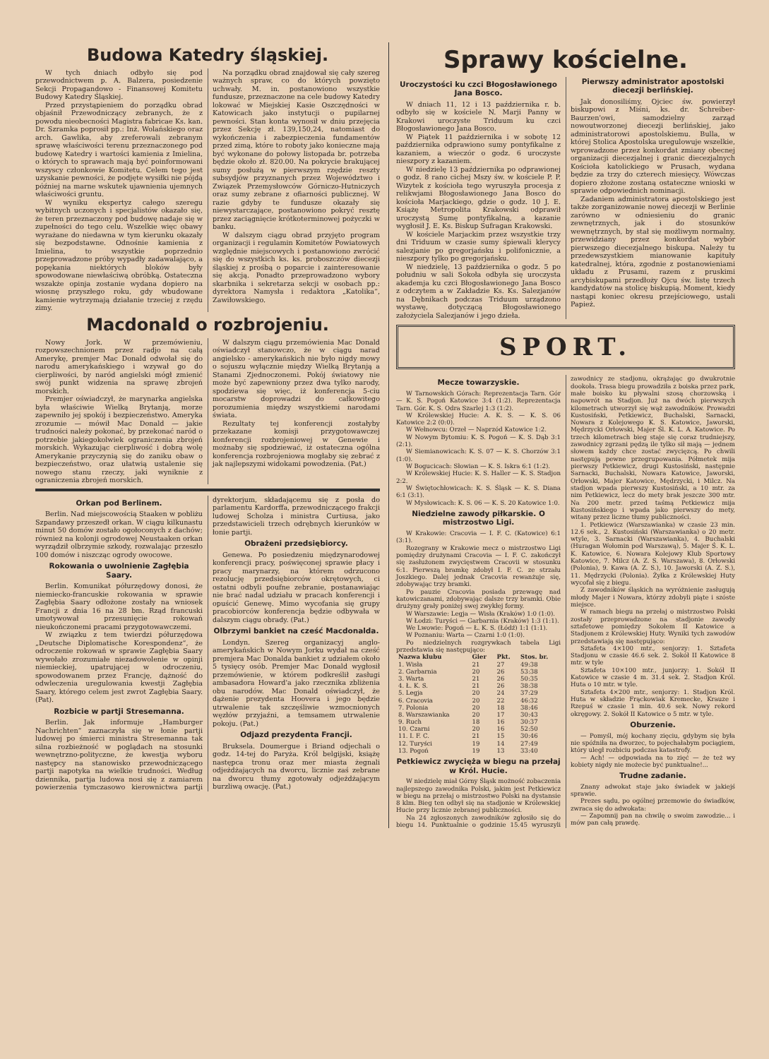Budowa Katedry śląskiej.
W tych dniach odbyło się pod przewodnictwem p. A. Balzera, posiedzenie Sekcji Propagandowo - Finansowej Komitetu Budowy Katedry Śląskiej.
Przed przystąpieniem do porządku obrad objaśnił Przewodniczący zebranych, że z powodu nieobecności Magistra fabricae Ks. kan. Dr. Szramka poprosił pp.: Inż. Wolańskiego oraz arch. Gawlika, aby zreferowali zebranym sprawę właściwości terenu przeznaczonego pod budowę Katedry i wartości kamienia z Imielina, o których to sprawach mają być poinformowani wszyscy członkowie Komitetu. Celem tego jest uzyskanie pewności, że podjęte wysiłki nie pójdą później na marne wskutek ujawnienia ujemnych właściwości gruntu.
W wyniku ekspertyz całego szeregu wybitnych uczonych i specjalistów okazało się, że teren przeznaczony pod budowę nadaje się w zupełności do tego celu. Wszelkie więc obawy wyrażane do niedawna w tym kierunku okazały się bezpodstawne. Odnośnie kamienia z Imielina, to wszystkie poprzednio przeprowadzone próby wypadły zadawalająco, a popękania niektórych bloków były spowodowane niewłaściwą obróbką. Ostateczna wszakże opinja zostanie wydana dopiero na wiosnę przyszłego roku, gdy wbudowane kamienie wytrzymają działanie trzeciej z rzędu zimy.
Na porządku obrad znajdował się cały szereg ważnych spraw, co do których powzięto uchwały. M. in. postanowiono wszystkie fundusze, przeznaczone na cele budowy Katedry lokować w Miejskiej Kasie Oszczędności w Katowicach jako instytucji o pupilarnej pewności. Stan konta wynosił w dniu przejęcia przez Sekcję zł. 139,150,24, natomiast do wykończenia i zabezpieczenia fundamentów przed zimą, które to roboty jako konieczne mają być wykonane do połowy listopada br. potrzeba będzie około zł. 820.00. Na pokrycie brakującej sumy posłużą w pierwszym rzędzie reszty subsydjów przyznanych przez Województwo i Związek Przemysłowców Górniczo-Hutniczych oraz sumy zebrane z ofiarności publicznej. W razie gdyby te fundusze okazały się niewystarczające, postanowiono pokryć resztę przez zaciągnięcie krótkoterminowej pożyczki w banku.
W dalszym ciągu obrad przyjęto program organizacji i regulamin Komitetów Powiatowych względnie miejscowych i postanowiono zwrócić się do wszystkich ks. ks. proboszczów diecezji śląskiej z prośbą o poparcie i zainteresowanie się akcją. Ponadto przeprowadzono wybory skarbnika i sekretarza sekcji w osobach pp.: dyrektora Namysła i redaktora „Katolika“, Zawiłowskiego.
Macdonald o rozbrojeniu.
Nowy Jork. W przemówieniu, rozpowszechnionem przez radjo na całą Amerykę, premjer Mac Donald odwołał się do narodu amerykańskiego i wzywał go do cierpliwości, by naród angielski mógł zmienić swój punkt widzenia na sprawę zbrojeń morskich.
Premjer oświadczył, że marynarka angielska była właściwie Wielką Brytanją, morze zapewniło jej spokój i bezpieczeństwo. Ameryka zrozumie — mówił Mac Donald — jakie trudności należy pokonać, by przekonać naród o potrzebie jakiegokolwiek ograniczenia zbrojeń morskich. Wykazując cierpliwość i dobrą wolę Amerykanie przyczynią się do zaniku obaw o bezpieczeństwo, oraz ułatwią ustalenie się nowego stanu rzeczy, jaki wyniknie z ograniczenia zbrojeń morskich.
W dalszym ciągu przemówienia Mac Donald oświadczył stanowczo, że w ciągu narad angielsko - amerykańskich nie było nigdy mowy o sojuszu wyłącznie między Wielką Brytanją a Stanami Zjednoczonemi. Pokój światowy nie może być zapewniony przez dwa tylko narody, spodziewa się więc, iż konferencja 5-ciu mocarstw doprowadzi do całkowitego porozumienia między wszystkiemi narodami świata.
Rezultaty tej konferencji zostałyby przekazane komisji przygotowawczej konferencji rozbrojeniowej w Genewie i możnaby się spodziewać, iż ostateczna ogólna konferencja rozbrojeniowa mogłaby się zebrać z jak najlepszymi widokami powodzenia. (Pat.)
Orkan pod Berlinem.
Berlin. Nad miejscowością Staaken w pobliżu Szpandawy przeszedł orkan. W ciągu kilkunastu minut 50 domów zostało ogołoconych z dachów; również na kolonji ogrodowej Neustaaken orkan wyrządził olbrzymie szkody, rozwalając przeszło 100 domów i niszcząc ogrody owocowe.
Rokowania o uwolnienie Zagłębia Saary.
Berlin. Komunikat półurzędowy donosi, że niemiecko-francuskie rokowania w sprawie Zagłębia Saary odłożone zostały na wniosek Francji z dnia 16 na 28 bm. Rząd francuski umotywował przesunięcie rokowań nieukończonemi pracami przygotowawczemi.
W związku z tem twierdzi półurzędowa „Deutsche Diplomatische Korespondenz“, że odroczenie rokowań w sprawie Zagłębia Saary wywołało zrozumiałe niezadowolenie w opinji niemieckiej, upatrującej w odroczeniu, spowodowanem przez Francję, dążność do odwleczenia uregulowania kwestji Zagłębia Saary, którego celem jest zwrot Zagłębia Saary. (Pat).
Rozbicie w partji Stresemanna.
Berlin. Jak informuje „Hamburger Nachrichten“ zaznaczyła się w łonie partji ludowej po śmierci ministra Stresemanna tak silna rozbieżność w poglądach na stosunki wewnętrzno-polityczne, że kwestja wyboru następcy na stanowisko przewodniczącego partji napotyka na wielkie trudności. Według dziennika, partja ludowa nosi się z zamiarem powierzenia tymczasowo kierownictwa partji dyrektorjum, składającemu się z posła do parlamentu Kardorffa, przewodniczącego frakcji ludowej Scholza i ministra Curtiusa, jako przedstawicieli trzech odrębnych kierunków w łonie partji.
Obrażeni przedsiębiorcy.
Genewa. Po posiedzeniu międzynarodowej konferencji pracy, poświęconej sprawie płacy i pracy marynarzy, na którem odrzucono rezolucję przedsiębiorców okrętowych, ci ostatni odbyli poufne zebranie, postanawiając nie brać nadal udziału w pracach konferencji i opuścić Genewę. Mimo wycofania się grupy pracobiorców konferencja będzie odbywała w dalszym ciągu obrady. (Pat.)
Olbrzymi bankiet na cześć Macdonalda.
Londyn. Szereg organizacyj anglo-amerykańskich w Nowym Jorku wydał na cześć premjera Mac Donalda bankiet z udziałem około 5 tysięcy osób. Premjer Mac Donald wygłosił przemówienie, w którem podkreślił zasługi ambasadora Howard'a jako rzecznika zbliżenia obu narodów. Mac Donald oświadczył, że dążenie prezydenta Hoovera i jego będzie utrwalenie tak szczęśliwie wzmocnionych węzłów przyjaźni, a temsamem utrwalenie pokoju. (Pat.)
Odjazd prezydenta Francji.
Bruksela. Doumergue i Briand odjechali o godz. 14-tej do Paryża. Król belgijski, książę następca tronu oraz mer miasta żegnali odjeżdżających na dworcu, licznie zaś zebrane na dworcu tłumy zgotowały odjeżdżającym burzliwą owację. (Pat.)
Sprawy kościelne.
Uroczystości ku czci Błogosławionego Jana Bosco.
W dniach 11, 12 i 13 października r. b. odbyło się w kościele N. Marji Panny w Krakowi uroczyste Triduum ku czci Błogosławionego Jana Bosco.
W Piątek 11 października i w sobotę 12 października odprawiono sumy pontyfikalne z kazaniem, a wieczór o godz. 6 uroczyste nieszpory z kazaniem.
W niedzielę 13 października po odprawionej o godz. 8 rano cichej Mszy św. w kościele P. P. Wizytek z kościoła tego wyruszyła procesja z relikwjami Błogosławionego Jana Bosco do kościoła Marjackiego, gdzie o godz. 10 J. E. Książę Metropolita Krakowski odprawił uroczystą Sumę pontyfikalną, a kazanie wygłosił J. E. Ks. Biskup Sufragan Krakowski.
W kościele Marjackim przez wszystkie trzy dni Triduum w czasie sumy śpiewali klerycy salezjanie po gregorjańsku i polifonicznie, a nieszpory tylko po gregorjańsku.
W niedzielę, 13 października o godz. 5 po południu w sali Sokoła odbyła się uroczysta akademja ku czci Błogosławionego Jana Bosco z odczytem a w Zakładzie Ks. Ks. Salezjanów na Dębnikach podczas Triduum urządzono wystawę, dotyczącą Błogosławionego założyciela Salezjanów i jego dzieła.
Pierwszy administrator apostolski diecezji berlińskiej.
Jak donosiliśmy, Ojciec św. powierzył biskupowi z Miśni, ks. dr. Schreiber-Baurzen'owi, samodzielny zarząd nowoutworzonej diecezji berlińskiej, jako administratorowi apostolskiemu. Bulla, w której Stolica Apostolska uregulowuje wszelkie, wprowadzone przez konkordat zmiany obecnej organizacji diecezjalnej i granic diecezjalnych Kościoła katolickiego w Prusach, wydana będzie za trzy do czterech miesięcy. Wówczas dopiero złożone zostaną ostateczne wnioski w sprawie odpowiednich nominacji.
Zadaniem administratora apostolskiego jest także zorganizowanie nowej diecezji w Berlinie zarówno w odniesieniu do granic zewnętrznych, jak i do stosunków wewnętrznych, by stał się możliwym normalny, przewidziany przez konkordat wybór pierwszego diecezjalnego biskupa. Należy tu przedewszystkiem mianowanie kapituły katedralnej, która, zgodnie z postanowieniami układu z Prusami, razem z pruskimi arcybiskupami przedłoży Ojcu św. listę trzech kandydatów na stolicę biskupią. Moment, kiedy nastąpi koniec okresu przejściowego, ustali Papież.
SPORT.
Mecze towarzyskie.
W Tarnowskich Górach: Reprezentacja Tarn. Gór — K. S. Pogoń Katowice 3:4 (1:2). Reprezentacja Tarn. Gór. K. S. Odra Szarlej 1:3 (1:2).
W Królewskiej Hucie: A. K. S. — K. S. 06 Katowice 2:2 (0:0).
W Wełnowcu: Orzeł — Naprzód Katowice 1:2.
W Nowym Bytomiu: K. S. Pogoń — K. S. Dąb 3:1 (2:1).
W Siemianowicach: K. S. 07 — K. S. Chorzów 3:1 (1:0).
W Bogucicach: Słowian — K. S. Iskra 6:1 (1:2).
W Królewskiej Hucie: K. S. Haller — K. S. Stadjon 2:2.
W Świętochłowicach: K. S. Śląsk — K. S. Diana 6:1 (3:1).
W Mysłowicach: K. S. 06 — K. S. 20 Katowice 1:0.
Niedzielne zawody piłkarskie. O mistrzostwo Ligi.
W Krakowie: Cracovia — I. F. C. (Katowice) 6:1 (3:1).
Rozegrany w Krakowie mecz o mistrzostwo Ligi pomiędzy drużynami Cracovia — I. F. C. zakończył się zasłużonem zwycięstwem Cracovii w stosunku 6:1. Pierwszą bramkę zdobył I. F. C. ze strzału Joszkiego. Dalej jednak Cracovia rewanżuje się, zdobywając trzy bramki.
Po pauzie Cracovia posiada przewagę nad katowiczanami, zdobywając dalsze trzy bramki. Obie drużyny grały poniżej swej zwykłej formy.
W Warszawie: Legja — Wisła (Kraków) 1:0 (1:0).
W Łodzi: Turyści — Garbarnia (Kraków) 1:3 (1:1).
We Lwowie: Pogoń — Ł. K. S. (Łódź) 1:1 (1:1).
W Poznaniu: Warta — Czarni 1:0 (1:0).
Po niedzielnych rozgrywkach tabela Ligi przedstawia się następująco:
| Nazwa klubu | Gier | Pkt. | Stos. br. |
| --- | --- | --- | --- |
| 1. Wisła | 21 | 27 | 49:38 |
| 2. Garbarnia | 20 | 26 | 53:38 |
| 3. Warta | 21 | 26 | 50:35 |
| 4. Ł. K. S. | 21 | 26 | 38:38 |
| 5. Legja | 20 | 24 | 37:29 |
| 6. Cracovia | 20 | 22 | 46:32 |
| 7. Polonia | 20 | 18 | 38:46 |
| 8. Warszawianka | 20 | 17 | 30:43 |
| 9. Ruch | 18 | 16 | 30:37 |
| 10. Czarni | 20 | 16 | 52:50 |
| 11. I. F. C. | 21 | 15 | 30:46 |
| 12. Turyści | 19 | 14 | 27:49 |
| 13. Pogoń | 19 | 13 | 33:40 |
Petkiewicz zwycięża w biegu na przełaj w Król. Hucie.
W niedzielę miał Górny Śląsk możność zobaczenia najlepszego zawodnika Polski, jakim jest Petkiewicz w biegu na przełaj o mistrzostwo Polski na dystansie 8 klm. Bieg ten odbył się na stadjonie w Królewskiej Hucie przy licznie zebranej publiczności.
Na 24 zgłoszonych zawodników zgłosiło się do biegu 14. Punktualnie o godzinie 15.45 wyruszyli zawodnicy ze stadjonu, okrążając go dwukrotnie dookoła. Trasa biegu prowadziła z boiska przez park, małe boisko ku pływalni szosą chorzowską i napowrót na Stadjon. Już na dwóch pierwszych kilometrach utworzył się wąż zawodników. Prowadzi Kustosiński, Petkiewicz, Buchalski, Sarnacki, Nowara z Kolejowego K. S. Katowice, Jaworski, Mędrzycki Orłowski, Majer Śl. K. L. A. Katowice. Po trzech kilometrach bieg staje się coraz trudniejszy, zawodnicy zgrzani pędzą ile tylko sił mają — jednem słowem każdy chce zostać zwycięzcą. Po chwili następują pewne przegrupowania. Półmetek mija pierwszy Petkiewicz, drugi Kustosiński, następnie Sarnacki, Buchalski, Nowara Katowice, Jaworski, Orłowski, Majer Katowice, Mędrzycki, i Milcz. Na stadjon wpada pierwszy Kustosiński, a 10 mtr. za nim Petkiewicz, lecz do mety brak jeszcze 300 mtr. Na 200 metr. przed taśmą Petkiewicz mija Kustosińskiego i wpada jako pierwszy do mety, witany przez liczne tłumy publiczności.
1. Petkiewicz (Warszawianka) w czasie 23 min. 12.6 sek., 2. Kustosiński (Warszawianka) o 20 metr. wtyle, 3. Sarnacki (Warszawianka), 4. Buchalski (Huragan Wołomin pod Warszawą), 5. Majer Ś. K. L. K. Katowice, 6. Nowara Kolejowy Klub Sportowy Katowice, 7. Milcz (A. Z. S. Warszawa), 8. Orłowski (Polonia), 9. Kawa (A. Z. S.), 10. Jaworski (A. Z. S.), 11. Mędrzycki (Polonia). Żyłka z Królewskiej Huty wycofał się z biegu.
Z zawodników śląskich na wyróżnienie zasługują młody Majer i Nowara, którzy zdobyli piąte i szóste miejsce.
W ramach biegu na przełaj o mistrzostwo Polski zostały przeprowadzone na stadjonie zawody sztafetowe pomiędzy Sokołem II Katowice a Stadjonem z Królewskiej Huty. Wyniki tych zawodów przedstawiają się następująco:
Sztafeta 4×100 mtr., senjorzy: 1. Sztafeta Stadjonu w czasie 46.6 sek. 2. Sokół II Katowice 8 mtr. w tyle
Sztafeta 10×100 mtr., junjorzy: 1. Sokół II Katowice w czasie 4 m. 31.4 sek. 2. Stadjon Król. Huta o 10 mtr. w tyle.
Sztafeta 4×200 mtr., senjorzy: 1. Stadjon Król. Huta w składzie Frąckowiak Kremecke, Krauze i Rzepuś w czasie 1 min. 40.6 sek. Nowy rekord okręgowy. 2. Sokół II Katowice o 5 mtr. w tyle.
Oburzenie.
— Pomyśl, mój kochany zięciu, gdybym się była nie spóźniła na dworzec, to pojechałabym pociągiem, który uległ rozbiciu podczas katastrofy.
— Ach! — odpowiada na to zięć — że też wy kobiety nigdy nie możecie być punktualne!...
Trudne zadanie.
Znany adwokat staje jako świadek w jakiejś sprawie.
Prezes sądu, po ogólnej przemowie do świadków, zwraca się do adwokata:
— Zapomnij pan na chwilę o swoim zawodzie... i mów pan całą prawdę.